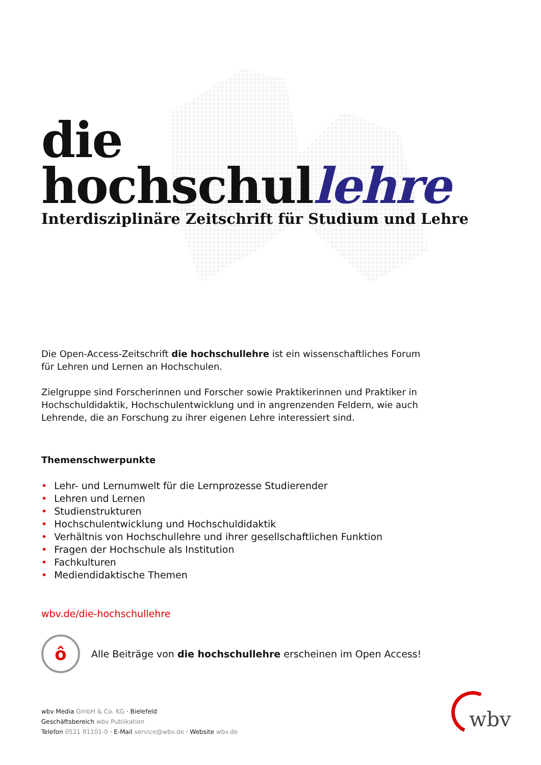die hochschullehre
Interdisziplinäre Zeitschrift für Studium und Lehre
Die Open-Access-Zeitschrift die hochschullehre ist ein wissenschaftliches Forum für Lehren und Lernen an Hochschulen.
Zielgruppe sind Forscherinnen und Forscher sowie Praktikerinnen und Praktiker in Hochschuldidaktik, Hochschulentwicklung und in angrenzenden Feldern, wie auch Lehrende, die an Forschung zu ihrer eigenen Lehre interessiert sind.
Themenschwerpunkte
• Lehr- und Lernumwelt für die Lernprozesse Studierender
• Lehren und Lernen
• Studienstrukturen
• Hochschulentwicklung und Hochschuldidaktik
• Verhältnis von Hochschullehre und ihrer gesellschaftlichen Funktion
• Fragen der Hochschule als Institution
• Fachkulturen
• Mediendidaktische Themen
wbv.de/die-hochschullehre
ô
Alle Beiträge von die hochschullehre erscheinen im Open Access!
wbv Media GmbH & Co. KG · Bielefeld
Geschäftsbereich wbv Publikation
Telefon 0521 91101-0 · E-Mail service@wbv.de · Website wbv.de
wbv